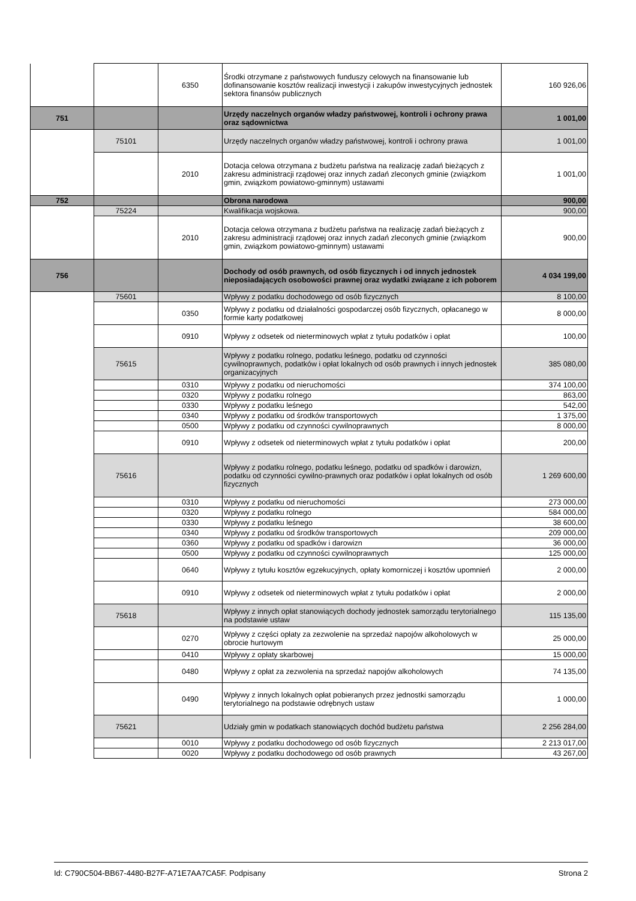| | | 6350 | Środki otrzymane z państwowych funduszy celowych na finansowanie lub dofinansowanie kosztów realizacji inwestycji i zakupów inwestycyjnych jednostek sektora finansów publicznych | 160 926,06 |
| 751 | | | Urzędy naczelnych organów władzy państwowej, kontroli i ochrony prawa oraz sądownictwa | 1 001,00 |
| | 75101 | | Urzędy naczelnych organów władzy państwowej, kontroli i ochrony prawa | 1 001,00 |
| | | 2010 | Dotacja celowa otrzymana z budżetu państwa na realizację zadań bieżących z zakresu administracji rządowej oraz innych zadań zleconych gminie (związkom gmin, związkom powiatowo-gminnym) ustawami | 1 001,00 |
| 752 | | | Obrona narodowa | 900,00 |
| | 75224 | | Kwalifikacja wojskowa. | 900,00 |
| | | 2010 | Dotacja celowa otrzymana z budżetu państwa na realizację zadań bieżących z zakresu administracji rządowej oraz innych zadań zleconych gminie (związkom gmin, związkom powiatowo-gminnym) ustawami | 900,00 |
| 756 | | | Dochody od osób prawnych, od osób fizycznych i od innych jednostek nieposiadających osobowości prawnej oraz wydatki związane z ich poborem | 4 034 199,00 |
| | 75601 | | Wpływy z podatku dochodowego od osób fizycznych | 8 100,00 |
| | | 0350 | Wpływy z podatku od działalności gospodarczej osób fizycznych, opłacanego w formie karty podatkowej | 8 000,00 |
| | | 0910 | Wpływy z odsetek od nieterminowych wpłat z tytułu podatków i opłat | 100,00 |
| | 75615 | | Wpływy z podatku rolnego, podatku leśnego, podatku od czynności cywilnoprawnych, podatków i opłat lokalnych od osób prawnych i innych jednostek organizacyjnych | 385 080,00 |
| | | 0310 | Wpływy z podatku od nieruchomości | 374 100,00 |
| | | 0320 | Wpływy z podatku rolnego | 863,00 |
| | | 0330 | Wpływy z podatku leśnego | 542,00 |
| | | 0340 | Wpływy z podatku od środków transportowych | 1 375,00 |
| | | 0500 | Wpływy z podatku od czynności cywilnoprawnych | 8 000,00 |
| | | 0910 | Wpływy z odsetek od nieterminowych wpłat z tytułu podatków i opłat | 200,00 |
| | 75616 | | Wpływy z podatku rolnego, podatku leśnego, podatku od spadków i darowizn, podatku od czynności cywilno-prawnych oraz podatków i opłat lokalnych od osób fizycznych | 1 269 600,00 |
| | | 0310 | Wpływy z podatku od nieruchomości | 273 000,00 |
| | | 0320 | Wpływy z podatku rolnego | 584 000,00 |
| | | 0330 | Wpływy z podatku leśnego | 38 600,00 |
| | | 0340 | Wpływy z podatku od środków transportowych | 209 000,00 |
| | | 0360 | Wpływy z podatku od spadków i darowizn | 36 000,00 |
| | | 0500 | Wpływy z podatku od czynności cywilnoprawnych | 125 000,00 |
| | | 0640 | Wpływy z tytułu kosztów egzekucyjnych, opłaty komorniczej i kosztów upomnień | 2 000,00 |
| | | 0910 | Wpływy z odsetek od nieterminowych wpłat z tytułu podatków i opłat | 2 000,00 |
| | 75618 | | Wpływy z innych opłat stanowiących dochody jednostek samorządu terytorialnego na podstawie ustaw | 115 135,00 |
| | | 0270 | Wpływy z części opłaty za zezwolenie na sprzedaż napojów alkoholowych w obrocie hurtowym | 25 000,00 |
| | | 0410 | Wpływy z opłaty skarbowej | 15 000,00 |
| | | 0480 | Wpływy z opłat za zezwolenia na sprzedaż napojów alkoholowych | 74 135,00 |
| | | 0490 | Wpływy z innych lokalnych opłat pobieranych przez jednostki samorządu terytorialnego na podstawie odrębnych ustaw | 1 000,00 |
| | 75621 | | Udziały gmin w podatkach stanowiących dochód budżetu państwa | 2 256 284,00 |
| | | 0010 | Wpływy z podatku dochodowego od osób fizycznych | 2 213 017,00 |
| | | 0020 | Wpływy z podatku dochodowego od osób prawnych | 43 267,00 |
Id: C790C504-BB67-4480-B27F-A71E7AA7CA5F. Podpisany Strona 2